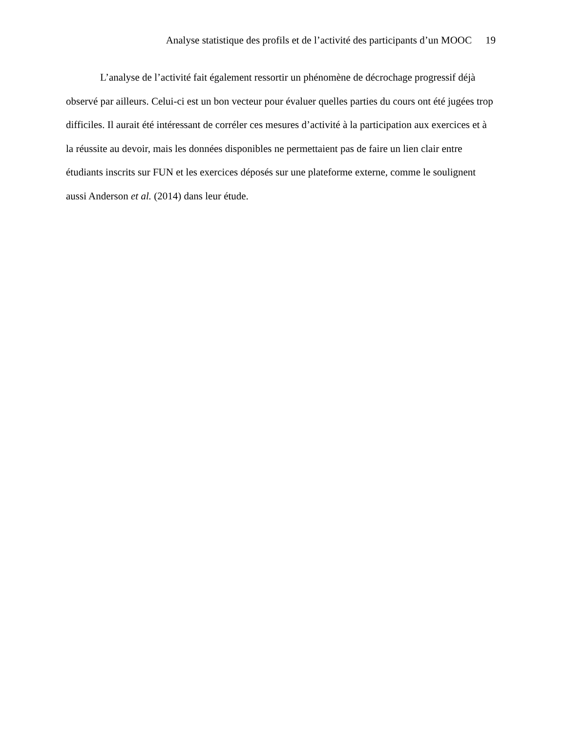Analyse statistique des profils et de l’activité des participants d’un MOOC 19
L’analyse de l’activité fait également ressortir un phénomène de décrochage progressif déjà observé par ailleurs. Celui-ci est un bon vecteur pour évaluer quelles parties du cours ont été jugées trop difficiles. Il aurait été intéressant de corréler ces mesures d’activité à la participation aux exercices et à la réussite au devoir, mais les données disponibles ne permettaient pas de faire un lien clair entre étudiants inscrits sur FUN et les exercices déposés sur une plateforme externe, comme le soulignent aussi Anderson et al. (2014) dans leur étude.